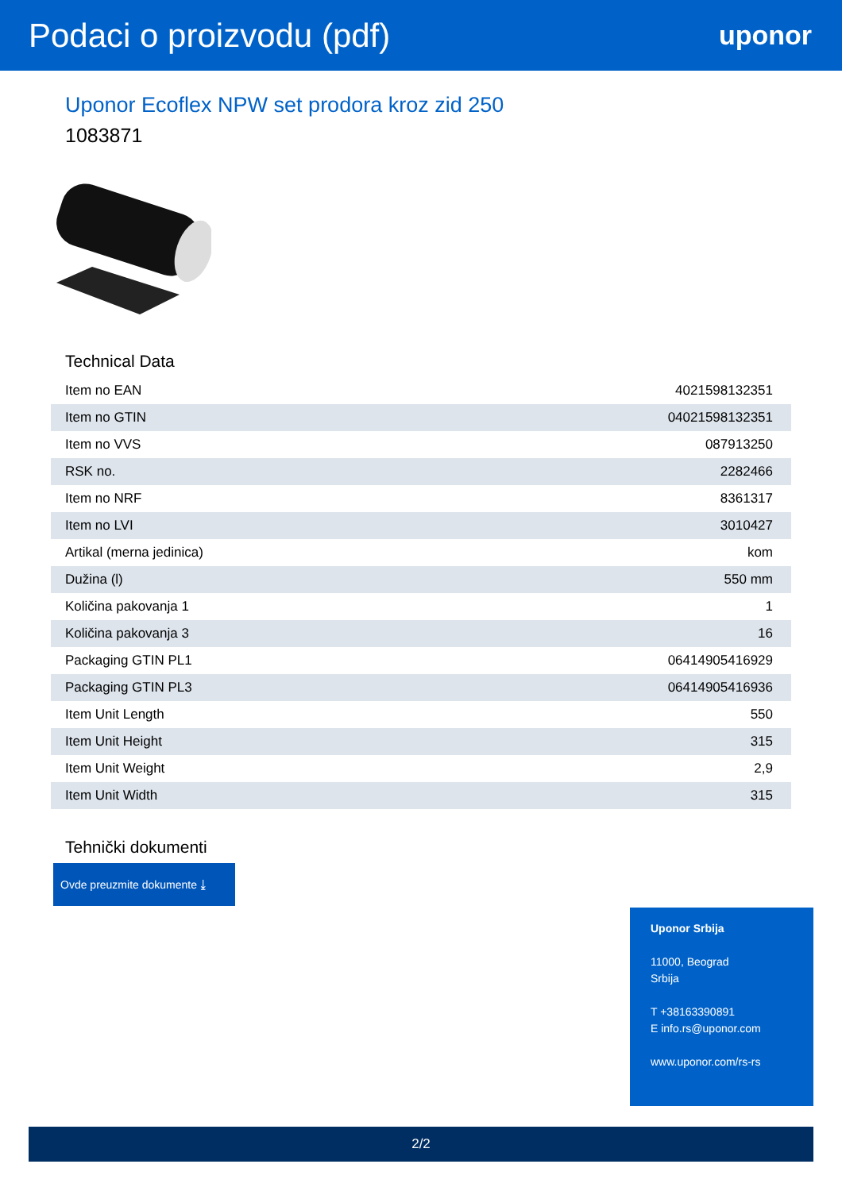Podaci o proizvodu (pdf)
uponor
Uponor Ecoflex NPW set prodora kroz zid 250
1083871
Technical Data
| Item no EAN | 4021598132351 |
| Item no GTIN | 04021598132351 |
| Item no VVS | 087913250 |
| RSK no. | 2282466 |
| Item no NRF | 8361317 |
| Item no LVI | 3010427 |
| Artikal (merna jedinica) | kom |
| Dužina (l) | 550 mm |
| Količina pakovanja 1 | 1 |
| Količina pakovanja 3 | 16 |
| Packaging GTIN PL1 | 06414905416929 |
| Packaging GTIN PL3 | 06414905416936 |
| Item Unit Length | 550 |
| Item Unit Height | 315 |
| Item Unit Weight | 2,9 |
| Item Unit Width | 315 |
Tehnički dokumenti
Ovde preuzmite dokumente ⤓
Uponor Srbija
11000, Beograd
Srbija
T +38163390891
E info.rs@uponor.com
www.uponor.com/rs-rs
2/2